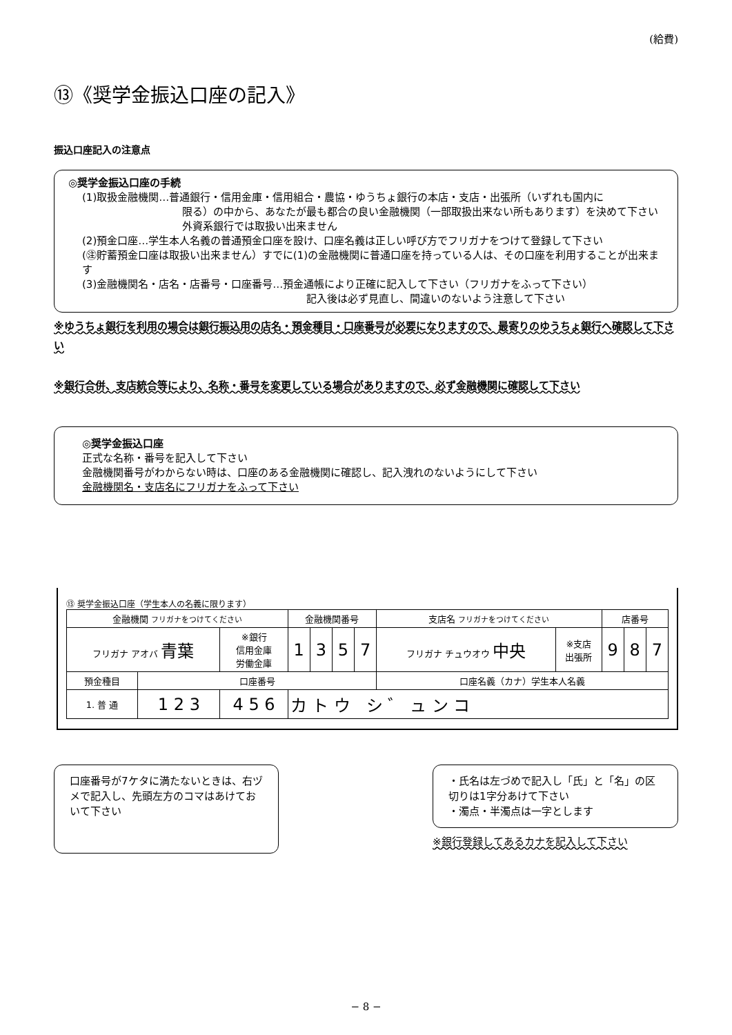(給費)
⑬《奨学金振込口座の記入》
振込口座記入の注意点
◎奨学金振込口座の手続
(1)取扱金融機関…普通銀行・信用金庫・信用組合・農協・ゆうちょ銀行の本店・支店・出張所（いずれも国内に
限る）の中から、あなたが最も都合の良い金融機関（一部取扱出来ない所もあります）を決めて下さい
外資系銀行では取扱い出来ません
(2)預金口座…学生本人名義の普通預金口座を設け、口座名義は正しい呼び方でフリガナをつけて登録して下さい
(㊟貯蓄預金口座は取扱い出来ません）すでに(1)の金融機関に普通口座を持っている人は、その口座を利用することが出来ます
(3)金融機関名・店名・店番号・口座番号…預金通帳により正確に記入して下さい（フリガナをふって下さい）
記入後は必ず見直し、間違いのないよう注意して下さい
※ゆうちょ銀行を利用の場合は銀行振込用の店名・預金種目・口座番号が必要になりますので、最寄りのゆうちょ銀行へ確認して下さい
※銀行合併、支店統合等により、名称・番号を変更している場合がありますので、必ず金融機関に確認して下さい
◎奨学金振込口座
正式な名称・番号を記入して下さい
金融機関番号がわからない時は、口座のある金融機関に確認し、記入洩れのないようにして下さい
金融機関名・支店名にフリガナをふって下さい
⑬ 奨学金振込口座（学生本人の名義に限ります）
| 金融機関 フリガナをつけてください | | | 金融機関番号 | | | | 支店名 フリガナをつけてください | | 店番号 | | |
| フリガナ アオバ 青葉 | | ※銀行 信用金庫 労働金庫 | 1 | 3 | 5 | 7 | フリガナ チュウオウ 中央 | ※支店 出張所 | 9 | 8 | 7 |
| 預金種目 | 口座番号 | | | | | | 口座名義（カナ）学生本人名義 | | | | |
| 1. 普 通 | 1 2 3 | 4 5 6 | カ ト ウ シ ゛ ュ ン コ | | | | | | | | |
口座番号が7ケタに満たないときは、右ヅメで記入し、先頭左方のコマはあけておいて下さい
・氏名は左づめで記入し「氏」と「名」の区切りは1字分あけて下さい
・濁点・半濁点は一字とします
※銀行登録してあるカナを記入して下さい
− 8 −